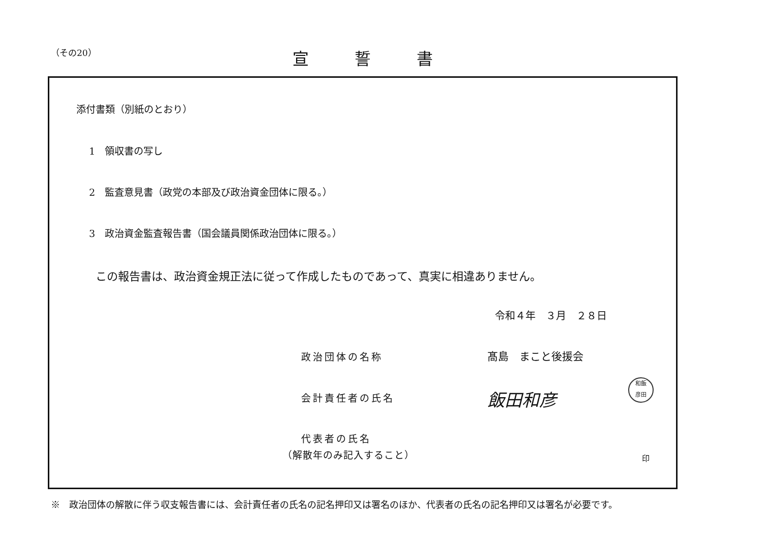（その20） 宣誓書
添付書類（別紙のとおり）
1　領収書の写し
2　監査意見書（政党の本部及び政治資金団体に限る。）
3　政治資金監査報告書（国会議員関係政治団体に限る。）
この報告書は、政治資金規正法に従って作成したものであって、真実に相違ありません。
令和４年　３月　２８日
政治団体の名称 髙島　まこと後援会
会計責任者の氏名 飯田和彦
和飯
彦田
代表者の氏名
（解散年のみ記入すること） 印
※　政治団体の解散に伴う収支報告書には、会計責任者の氏名の記名押印又は署名のほか、代表者の氏名の記名押印又は署名が必要です。